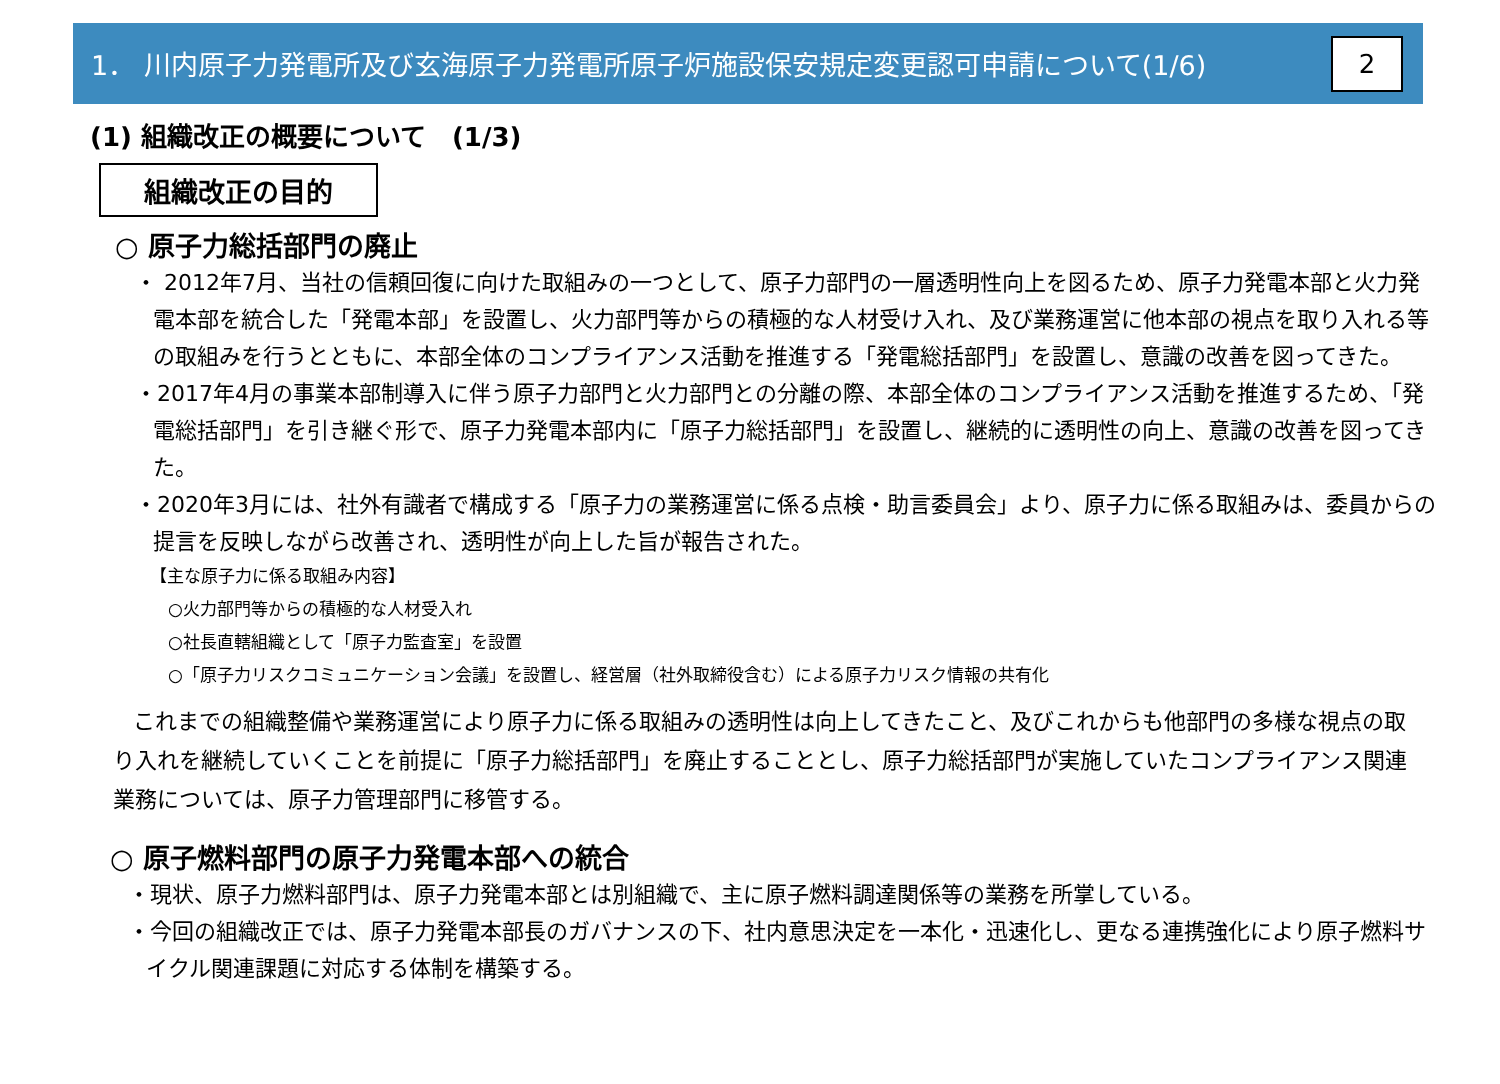1． 川内原子力発電所及び玄海原子力発電所原子炉施設保安規定変更認可申請について(1/6)
2
(1) 組織改正の概要について　(1/3)
組織改正の目的
○ 原子力総括部門の廃止
・ 2012年7月、当社の信頼回復に向けた取組みの一つとして、原子力部門の一層透明性向上を図るため、原子力発電本部と火力発電本部を統合した「発電本部」を設置し、火力部門等からの積極的な人材受け入れ、及び業務運営に他本部の視点を取り入れる等の取組みを行うとともに、本部全体のコンプライアンス活動を推進する「発電総括部門」を設置し、意識の改善を図ってきた。
・2017年4月の事業本部制導入に伴う原子力部門と火力部門との分離の際、本部全体のコンプライアンス活動を推進するため、「発電総括部門」を引き継ぐ形で、原子力発電本部内に「原子力総括部門」を設置し、継続的に透明性の向上、意識の改善を図ってきた。
・2020年3月には、社外有識者で構成する「原子力の業務運営に係る点検・助言委員会」より、原子力に係る取組みは、委員からの提言を反映しながら改善され、透明性が向上した旨が報告された。
【主な原子力に係る取組み内容】
○火力部門等からの積極的な人材受入れ
○社長直轄組織として「原子力監査室」を設置
○「原子力リスクコミュニケーション会議」を設置し、経営層（社外取締役含む）による原子力リスク情報の共有化
これまでの組織整備や業務運営により原子力に係る取組みの透明性は向上してきたこと、及びこれからも他部門の多様な視点の取り入れを継続していくことを前提に「原子力総括部門」を廃止することとし、原子力総括部門が実施していたコンプライアンス関連業務については、原子力管理部門に移管する。
○ 原子燃料部門の原子力発電本部への統合
・現状、原子力燃料部門は、原子力発電本部とは別組織で、主に原子燃料調達関係等の業務を所掌している。
・今回の組織改正では、原子力発電本部長のガバナンスの下、社内意思決定を一本化・迅速化し、更なる連携強化により原子燃料サイクル関連課題に対応する体制を構築する。